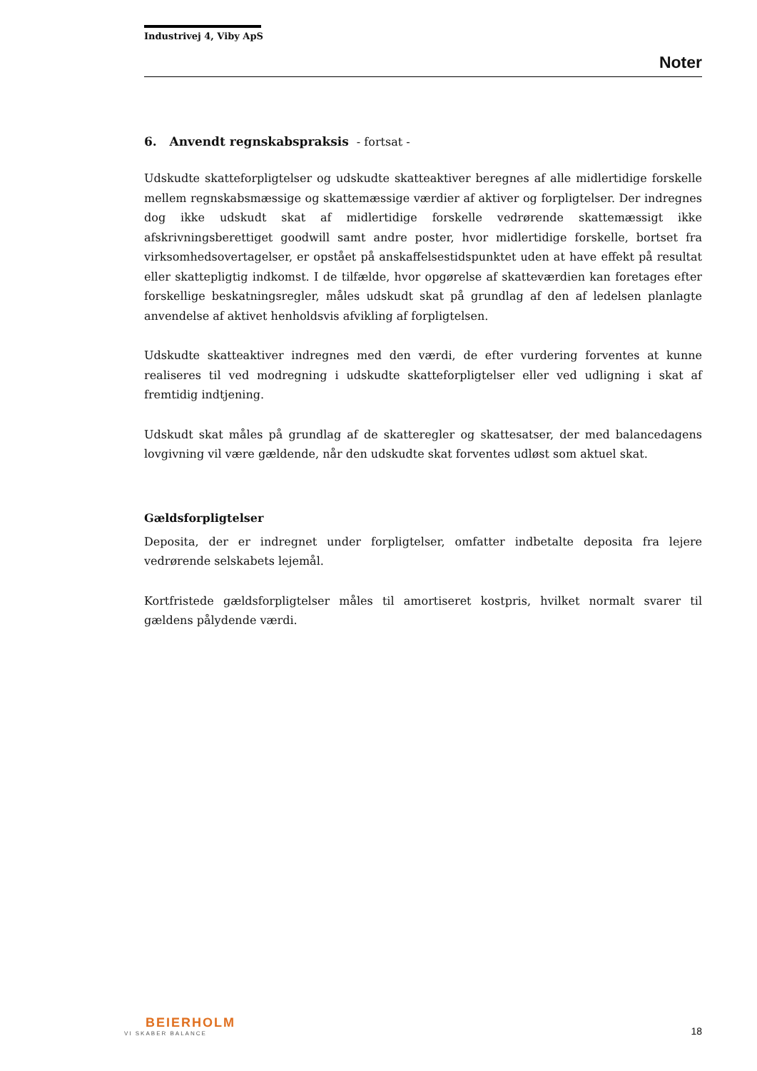Industrivej 4, Viby ApS
Noter
6. Anvendt regnskabspraksis - fortsat -
Udskudte skatteforpligtelser og udskudte skatteaktiver beregnes af alle midlertidige forskelle mellem regnskabsmæssige og skattemæssige værdier af aktiver og forpligtelser. Der indregnes dog ikke udskudt skat af midlertidige forskelle vedrørende skattemæssigt ikke afskrivningsberettiget goodwill samt andre poster, hvor midlertidige forskelle, bortset fra virksomhedsovertagelser, er opstået på anskaffelsestidspunktet uden at have effekt på resultat eller skattepligtig indkomst. I de tilfælde, hvor opgørelse af skatteværdien kan foretages efter forskellige beskatningsregler, måles udskudt skat på grundlag af den af ledelsen planlagte anvendelse af aktivet henholdsvis afvikling af forpligtelsen.
Udskudte skatteaktiver indregnes med den værdi, de efter vurdering forventes at kunne realiseres til ved modregning i udskudte skatteforpligtelser eller ved udligning i skat af fremtidig indtjening.
Udskudt skat måles på grundlag af de skatteregler og skattesatser, der med balancedagens lovgivning vil være gældende, når den udskudte skat forventes udløst som aktuel skat.
Gældsforpligtelser
Deposita, der er indregnet under forpligtelser, omfatter indbetalte deposita fra lejere vedrørende selskabets lejemål.
Kortfristede gældsforpligtelser måles til amortiseret kostpris, hvilket normalt svarer til gældens pålydende værdi.
BEIERHOLM
VI SKABER BALANCE
18